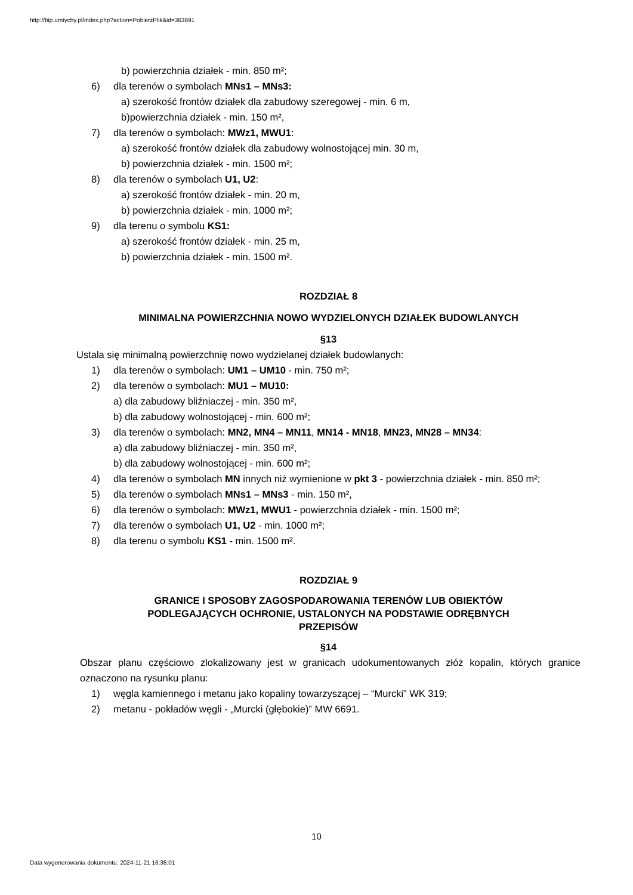http://bip.umtychy.pl/index.php?action=PobierzPlik&id=363891
b) powierzchnia działek - min. 850 m²;
6) dla terenów o symbolach MNs1 – MNs3:
a) szerokość frontów działek dla zabudowy szeregowej - min. 6 m,
b)powierzchnia działek - min. 150 m²,
7) dla terenów o symbolach: MWz1, MWU1:
a) szerokość frontów działek dla zabudowy wolnostojącej min. 30 m,
b) powierzchnia działek - min. 1500 m²;
8) dla terenów o symbolach U1, U2:
a) szerokość frontów działek - min. 20 m,
b) powierzchnia działek - min. 1000 m²;
9) dla terenu o symbolu KS1:
a) szerokość frontów działek - min. 25 m,
b) powierzchnia działek - min. 1500 m².
ROZDZIAŁ 8
MINIMALNA POWIERZCHNIA NOWO WYDZIELONYCH DZIAŁEK BUDOWLANYCH
§13
Ustala się minimalną powierzchnię nowo wydzielanej działek budowlanych:
1) dla terenów o symbolach: UM1 – UM10 - min. 750 m²;
2) dla terenów o symbolach: MU1 – MU10:
a) dla zabudowy bliźniaczej - min. 350 m²,
b) dla zabudowy wolnostojącej - min. 600 m²;
3) dla terenów o symbolach: MN2, MN4 – MN11, MN14 - MN18, MN23, MN28 – MN34:
a) dla zabudowy bliźniaczej - min. 350 m²,
b) dla zabudowy wolnostojącej - min. 600 m²;
4) dla terenów o symbolach MN innych niż wymienione w pkt 3 - powierzchnia działek - min. 850 m²;
5) dla terenów o symbolach MNs1 – MNs3 - min. 150 m²,
6) dla terenów o symbolach: MWz1, MWU1 - powierzchnia działek - min. 1500 m²;
7) dla terenów o symbolach U1, U2 - min. 1000 m²;
8) dla terenu o symbolu KS1 - min. 1500 m².
ROZDZIAŁ 9
GRANICE I SPOSOBY ZAGOSPODAROWANIA TERENÓW LUB OBIEKTÓW
PODLEGAJĄCYCH OCHRONIE, USTALONYCH NA PODSTAWIE ODRĘBNYCH
PRZEPISÓW
§14
Obszar planu częściowo zlokalizowany jest w granicach udokumentowanych złóż kopalin, których granice oznaczono na rysunku planu:
1) węgla kamiennego i metanu jako kopaliny towarzyszącej – “Murcki” WK 319;
2) metanu - pokładów węgli - „Murcki (głębokie)” MW 6691.
10
Data wygenerowania dokumentu: 2024-11-21 16:36:01